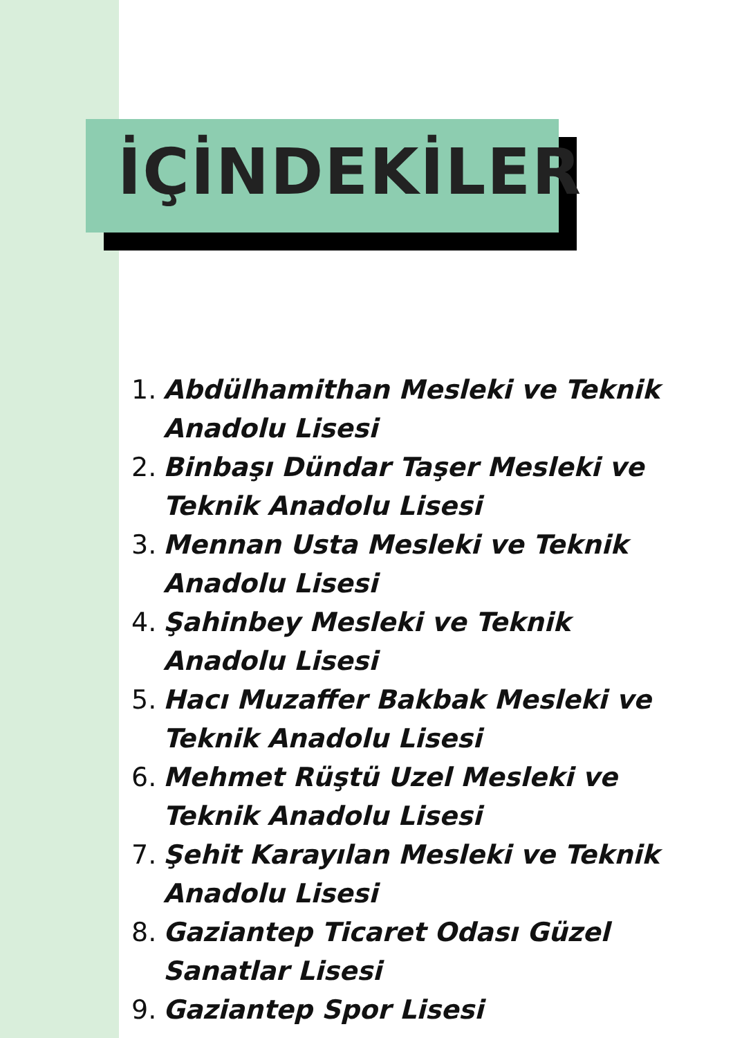İÇİNDEKİLER
1. Abdülhamithan Mesleki ve Teknik Anadolu Lisesi
2. Binbaşı Dündar Taşer Mesleki ve Teknik Anadolu Lisesi
3. Mennan Usta Mesleki ve Teknik Anadolu Lisesi
4. Şahinbey Mesleki ve Teknik Anadolu Lisesi
5. Hacı Muzaffer Bakbak Mesleki ve Teknik Anadolu Lisesi
6. Mehmet Rüştü Uzel Mesleki ve Teknik Anadolu Lisesi
7. Şehit Karayılan Mesleki ve Teknik Anadolu Lisesi
8. Gaziantep Ticaret Odası Güzel Sanatlar Lisesi
9. Gaziantep Spor Lisesi